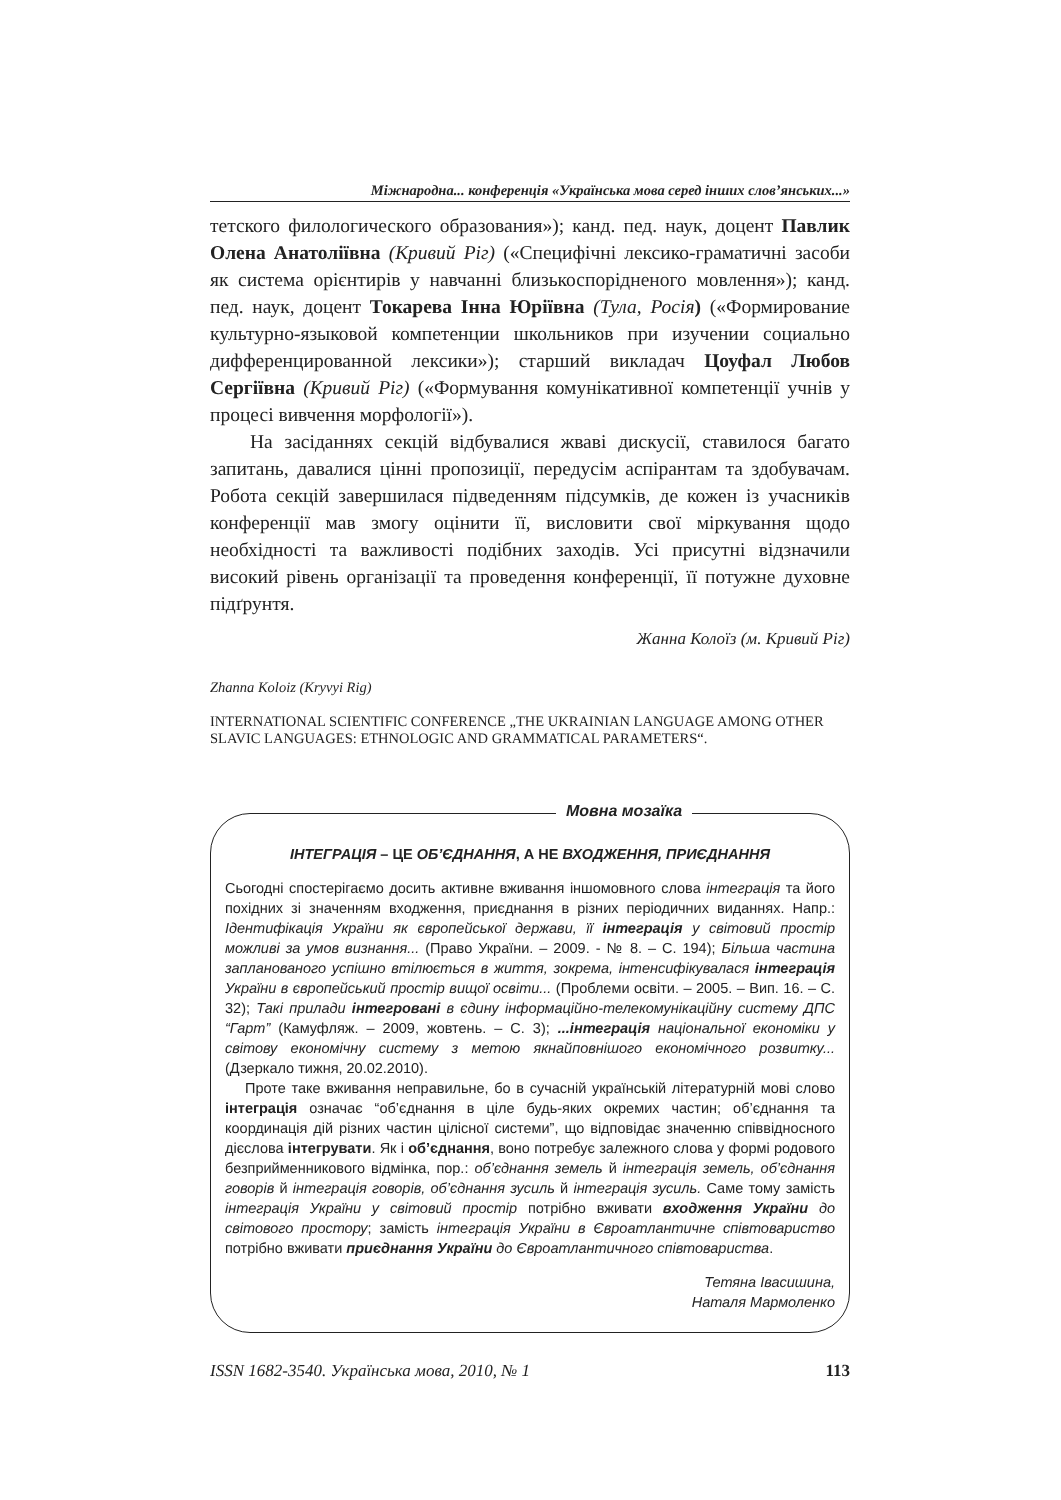Міжнародна... конференція «Українська мова серед інших слов’янських...»
тетского филологического образования»); канд. пед. наук, доцент Павлик Олена Анатоліївна (Кривий Ріг) («Специфічні лексико-граматичні засоби як система орієнтирів у навчанні близькоспорідненого мовлення»); канд. пед. наук, доцент Токарева Інна Юріївна (Тула, Росія) («Формирование культурно-языковой компетенции школьников при изучении социально дифференцированной лексики»); старший викладач Цоуфал Любов Сергіївна (Кривий Ріг) («Формування комунікативної компетенції учнів у процесі вивчення морфології»).
На засіданнях секцій відбувалися жваві дискусії, ставилося багато запитань, давалися цінні пропозиції, передусім аспірантам та здобувачам. Робота секцій завершилася підведенням підсумків, де кожен із учасників конференції мав змогу оцінити її, висловити свої міркування щодо необхідності та важливості подібних заходів. Усі присутні відзначили високий рівень організації та проведення конференції, її потужне духовне підґрунтя.
Жанна Колоїз (м. Кривий Ріг)
Zhanna Koloiz (Kryvyi Rig)
INTERNATIONAL SCIENTIFIC CONFERENCE „THE UKRAINIAN LANGUAGE AMONG OTHER SLAVIC LANGUAGES: ETHNOLOGIC AND GRAMMATICAL PARAMETERS“.
Мовна мозаїка
ІНТЕГРАЦІЯ – ЦЕ ОБ’ЄДНАННЯ, А НЕ ВХОДЖЕННЯ, ПРИЄДНАННЯ
Сьогодні спостерігаємо досить активне вживання іншомовного слова інтеграція та його похідних зі значенням входження, приєднання в різних періодичних виданнях. Напр.: Ідентифікація України як європейської держави, її інтеграція у світовий простір можливі за умов визнання... (Право України. – 2009. - № 8. – С. 194); Більша частина запланованого успішно втілюється в життя, зокрема, інтенсифікувалася інтеграція України в європейський простір вищої освіти... (Проблеми освіти. – 2005. – Вип. 16. – С. 32); Такі прилади інтегровані в єдину інформаційно-телекомунікаційну систему ДПС “Гарт” (Камуфляж. – 2009, жовтень. – С. 3); ...інтеграція національної економіки у світову економічну систему з метою якнайповнішого економічного розвитку... (Дзеркало тижня, 20.02.2010).
Проте таке вживання неправильне, бо в сучасній українській літературній мові слово інтеграція означає “об’єднання в ціле будь-яких окремих частин; об’єднання та координація дій різних частин цілісної системи”, що відповідає значенню співвідносного дієслова інтегрувати. Як і об’єднання, воно потребує залежного слова у формі родового безприйменникового відмінка, пор.: об’єднання земель й інтеграція земель, об’єднання говорів й інтеграція говорів, об’єднання зусиль й інтеграція зусиль. Саме тому замість інтеграція України у світовий простір потрібно вживати входження України до світового простору; замість інтеграція України в Євроатлантичне співтовариство потрібно вживати приєднання України до Євроатлантичного співтовариства.
Тетяна Івасишина,
Наталя Мармоленко
ISSN 1682-3540. Українська мова, 2010, № 1 113